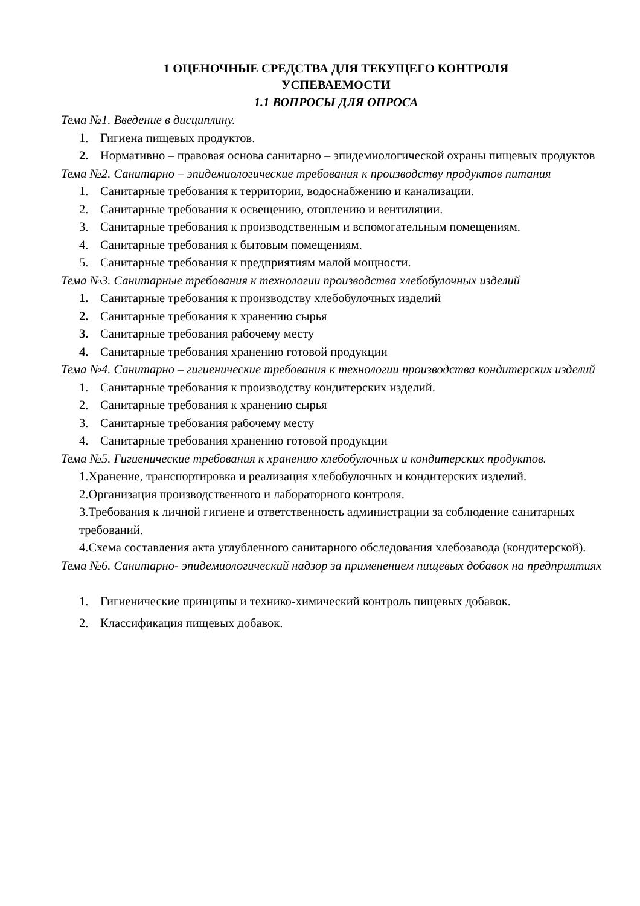1 ОЦЕНОЧНЫЕ СРЕДСТВА ДЛЯ ТЕКУЩЕГО КОНТРОЛЯ
УСПЕВАЕМОСТИ
1.1 ВОПРОСЫ ДЛЯ ОПРОСА
Тема №1. Введение в дисциплину.
1. Гигиена пищевых продуктов.
2. Нормативно – правовая основа санитарно – эпидемиологической охраны пищевых продуктов
Тема №2. Санитарно – эпидемиологические требования к производству продуктов питания
1. Санитарные требования к территории, водоснабжению и канализации.
2. Санитарные требования к освещению, отоплению и вентиляции.
3. Санитарные требования к производственным и вспомогательным помещениям.
4. Санитарные требования к бытовым помещениям.
5. Санитарные требования к предприятиям малой мощности.
Тема №3. Санитарные требования к технологии производства хлебобулочных изделий
1. Санитарные требования к производству хлебобулочных изделий
2. Санитарные требования к хранению сырья
3. Санитарные требования рабочему месту
4. Санитарные требования хранению готовой продукции
Тема №4. Санитарно – гигиенические требования к технологии производства кондитерских изделий
1. Санитарные требования к производству кондитерских изделий.
2. Санитарные требования к хранению сырья
3. Санитарные требования рабочему месту
4. Санитарные требования хранению готовой продукции
Тема №5. Гигиенические требования к хранению хлебобулочных и кондитерских продуктов.
1.Хранение, транспортировка и реализация хлебобулочных и кондитерских изделий.
2.Организация производственного и лабораторного контроля.
3.Требования к личной гигиене и ответственность администрации за соблюдение санитарных требований.
4.Схема составления акта углубленного санитарного обследования хлебозавода (кондитерской).
Тема №6. Санитарно- эпидемиологический надзор за применением пищевых добавок на предприятиях
1. Гигиенические принципы и технико-химический контроль пищевых добавок.
2. Классификация пищевых добавок.